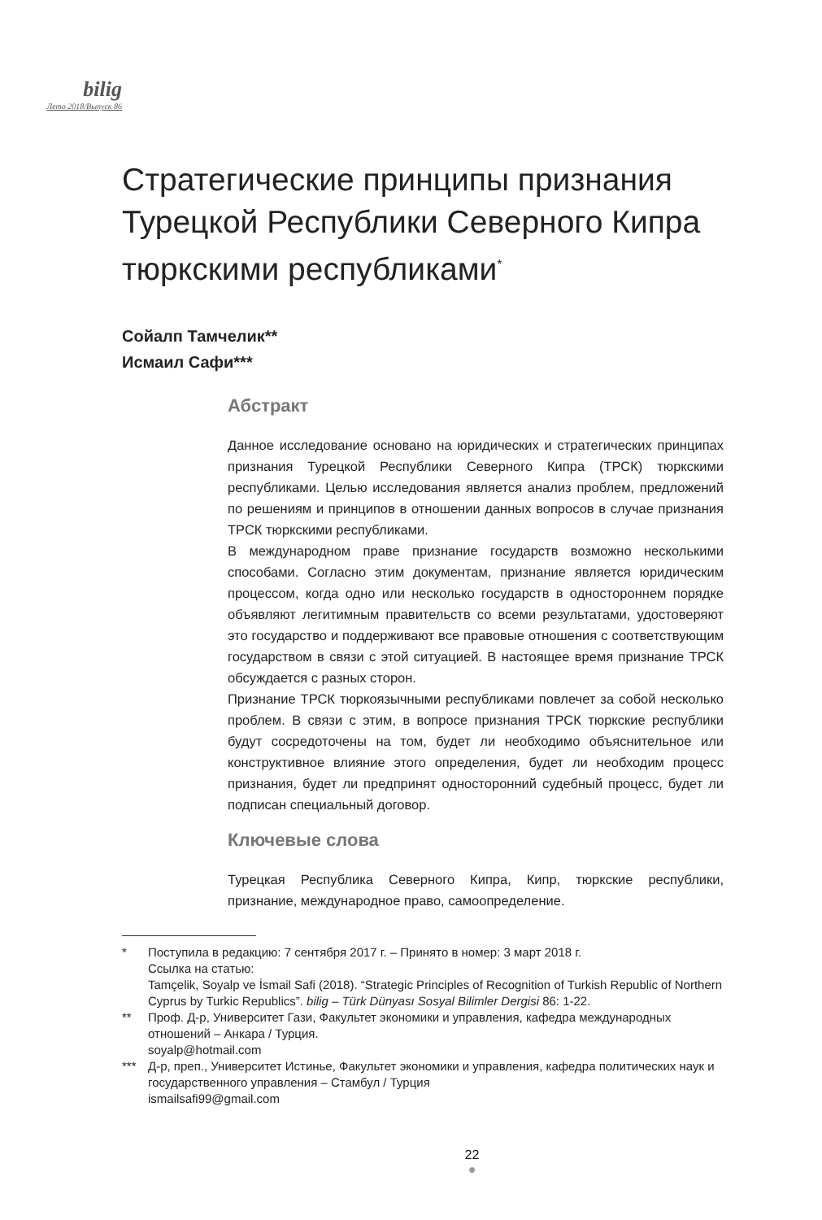bilig
Лето 2018/Выпуск 86
Стратегические принципы признания Турецкой Республики Северного Кипра тюркскими республиками<sup>*</sup>
Сойалп Тамчелик**
Исмаил Сафи***
Абстракт
Данное исследование основано на юридических и стратегических принципах признания Турецкой Республики Северного Кипра (ТРСК) тюркскими республиками. Целью исследования является анализ проблем, предложений по решениям и принципов в отношении данных вопросов в случае признания ТРСК тюркскими республиками.
В международном праве признание государств возможно несколькими способами. Согласно этим документам, признание является юридическим процессом, когда одно или несколько государств в одностороннем порядке объявляют легитимным правительств со всеми результатами, удостоверяют это государство и поддерживают все правовые отношения с соответствующим государством в связи с этой ситуацией. В настоящее время признание ТРСК обсуждается с разных сторон.
Признание ТРСК тюркоязычными республиками повлечет за собой несколько проблем. В связи с этим, в вопросе признания ТРСК тюркские республики будут сосредоточены на том, будет ли необходимо объяснительное или конструктивное влияние этого определения, будет ли необходим процесс признания, будет ли предпринят односторонний судебный процесс, будет ли подписан специальный договор.
Ключевые слова
Турецкая Республика Северного Кипра, Кипр, тюркские республики, признание, международное право, самоопределение.
* Поступила в редакцию: 7 сентября 2017 г. – Принято в номер: 3 март 2018 г.
Ссылка на статью:
Tamçelik, Soyalp ve İsmail Safi (2018). “Strategic Principles of Recognition of Turkish Republic of Northern Cyprus by Turkic Republics”. bilig – Türk Dünyası Sosyal Bilimler Dergisi 86: 1-22.
** Проф. Д-р, Университет Гази, Факультет экономики и управления, кафедра международных отношений – Анкара / Турция.
soyalp@hotmail.com
*** Д-р, преп., Университет Истинье, Факультет экономики и управления, кафедра политических наук и государственного управления – Стамбул / Турция
ismailsafi99@gmail.com
22
●